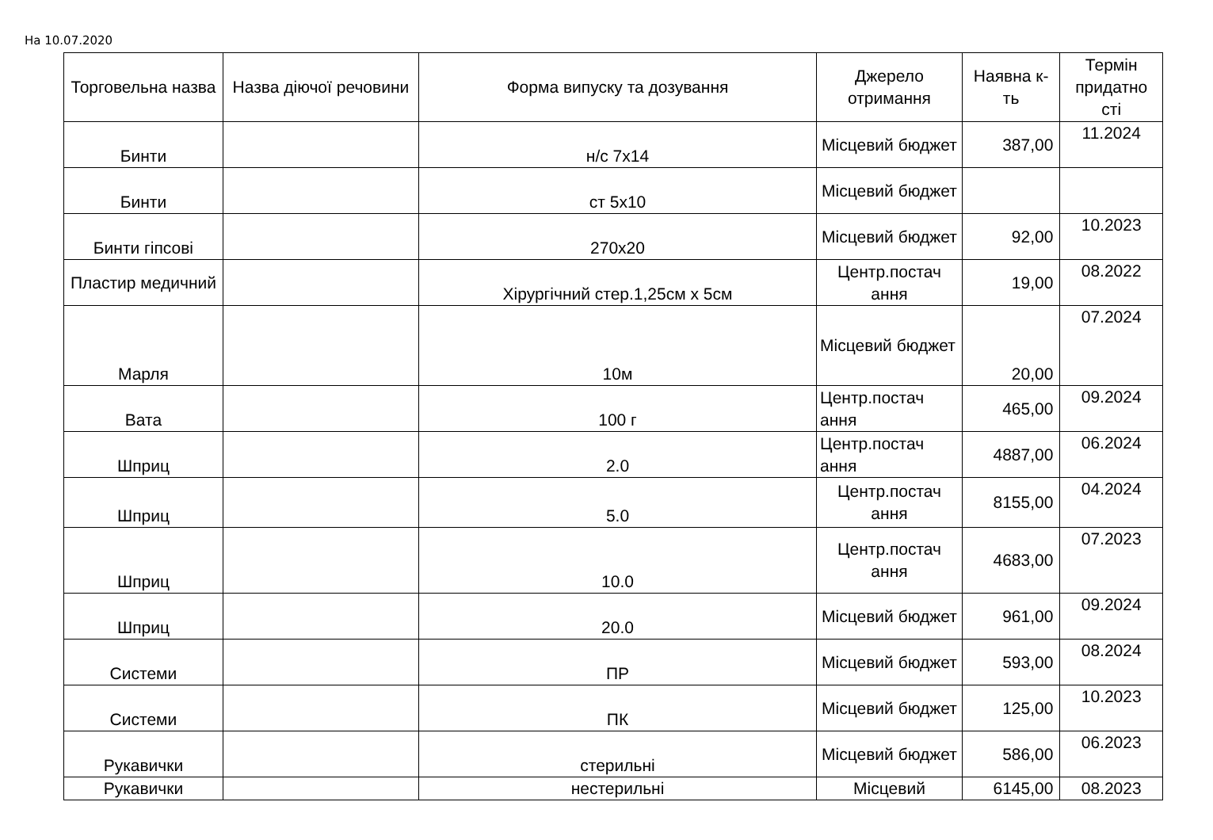На 10.07.2020
| Торговельна назва | Назва діючої речовини | Форма випуску та дозування | Джерело отримання | Наявна к-ть | Термін придатно сті |
| --- | --- | --- | --- | --- | --- |
| Бинти | | н/с 7х14 | Місцевий бюджет | 387,00 | 11.2024 |
| Бинти | | ст 5х10 | Місцевий бюджет | | |
| Бинти гіпсові | | 270х20 | Місцевий бюджет | 92,00 | 10.2023 |
| Пластир медичний | | Хірургічний стер.1,25см х 5см | Центр.постач ання | 19,00 | 08.2022 |
| Марля | | 10м | Місцевий бюджет | 20,00 | 07.2024 |
| Вата | | 100 г | Центр.постач ання | 465,00 | 09.2024 |
| Шприц | | 2.0 | Центр.постач ання | 4887,00 | 06.2024 |
| Шприц | | 5.0 | Центр.постач ання | 8155,00 | 04.2024 |
| Шприц | | 10.0 | Центр.постач ання | 4683,00 | 07.2023 |
| Шприц | | 20.0 | Місцевий бюджет | 961,00 | 09.2024 |
| Системи | | ПР | Місцевий бюджет | 593,00 | 08.2024 |
| Системи | | ПК | Місцевий бюджет | 125,00 | 10.2023 |
| Рукавички | | стерильні | Місцевий бюджет | 586,00 | 06.2023 |
| Рукавички | | нестерильні | Місцевий | 6145,00 | 08.2023 |